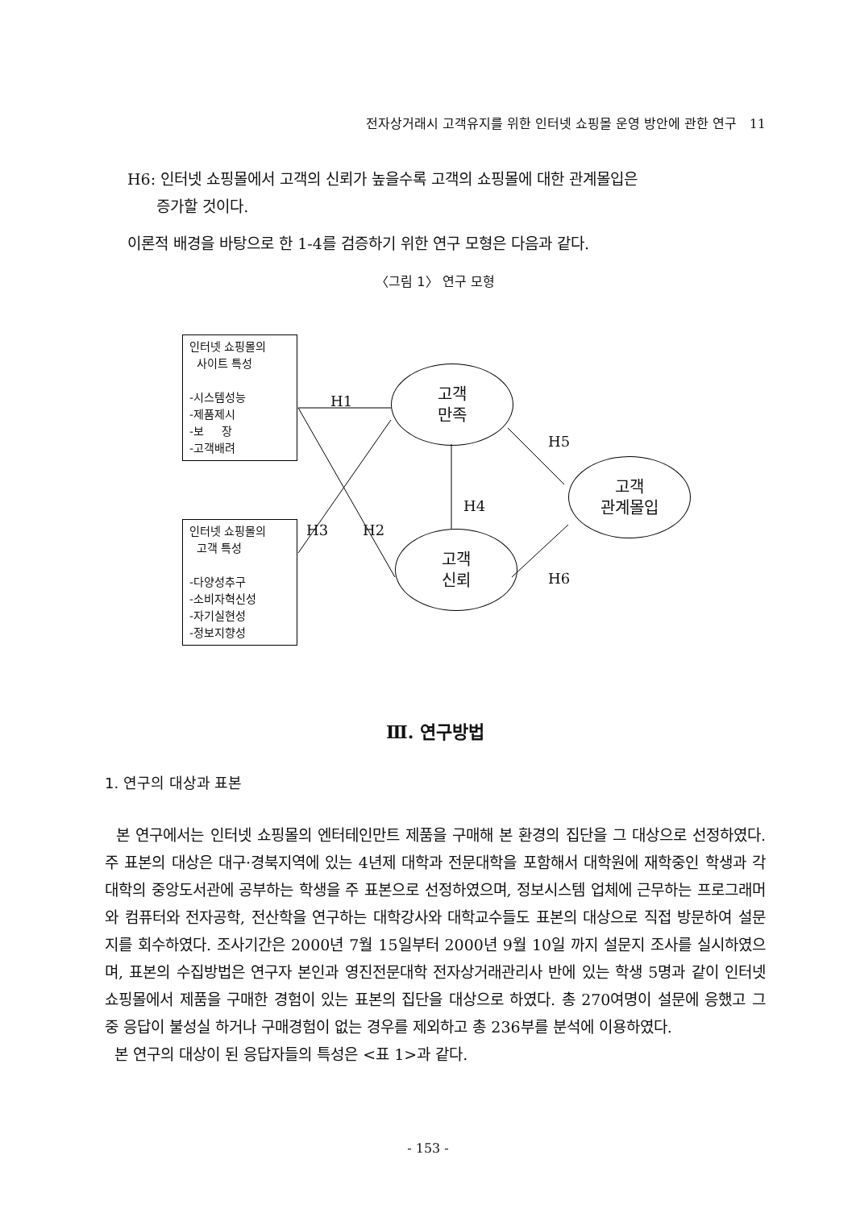전자상거래시 고객유지를 위한 인터넷 쇼핑몰 운영 방안에 관한 연구 11
H6: 인터넷 쇼핑몰에서 고객의 신뢰가 높을수록 고객의 쇼핑몰에 대한 관계몰입은
증가할 것이다.
이론적 배경을 바탕으로 한 1-4를 검증하기 위한 연구 모형은 다음과 같다.
〈그림 1〉 연구 모형
인터넷 쇼핑몰의
사이트 특성
-시스템성능
-제품제시
-보 장
-고객배려
인터넷 쇼핑몰의
고객 특성
-다양성추구
-소비자혁신성
-자기실현성
-정보지향성
고객
만족
고객
신뢰
고객
관계몰입
H1
H3 H2
H4
H5
H6
Ⅲ. 연구방법
1. 연구의 대상과 표본
본 연구에서는 인터넷 쇼핑몰의 엔터테인만트 제품을 구매해 본 환경의 집단을 그 대상으로 선정하였다. 주 표본의 대상은 대구·경북지역에 있는 4년제 대학과 전문대학을 포함해서 대학원에 재학중인 학생과 각 대학의 중앙도서관에 공부하는 학생을 주 표본으로 선정하였으며, 정보시스템 업체에 근무하는 프로그래머와 컴퓨터와 전자공학, 전산학을 연구하는 대학강사와 대학교수들도 표본의 대상으로 직접 방문하여 설문지를 회수하였다. 조사기간은 2000년 7월 15일부터 2000년 9월 10일 까지 설문지 조사를 실시하였으며, 표본의 수집방법은 연구자 본인과 영진전문대학 전자상거래관리사 반에 있는 학생 5명과 같이 인터넷 쇼핑몰에서 제품을 구매한 경험이 있는 표본의 집단을 대상으로 하였다. 총 270여명이 설문에 응했고 그 중 응답이 불성실 하거나 구매경험이 없는 경우를 제외하고 총 236부를 분석에 이용하였다.
본 연구의 대상이 된 응답자들의 특성은 <표 1>과 같다.
- 153 -